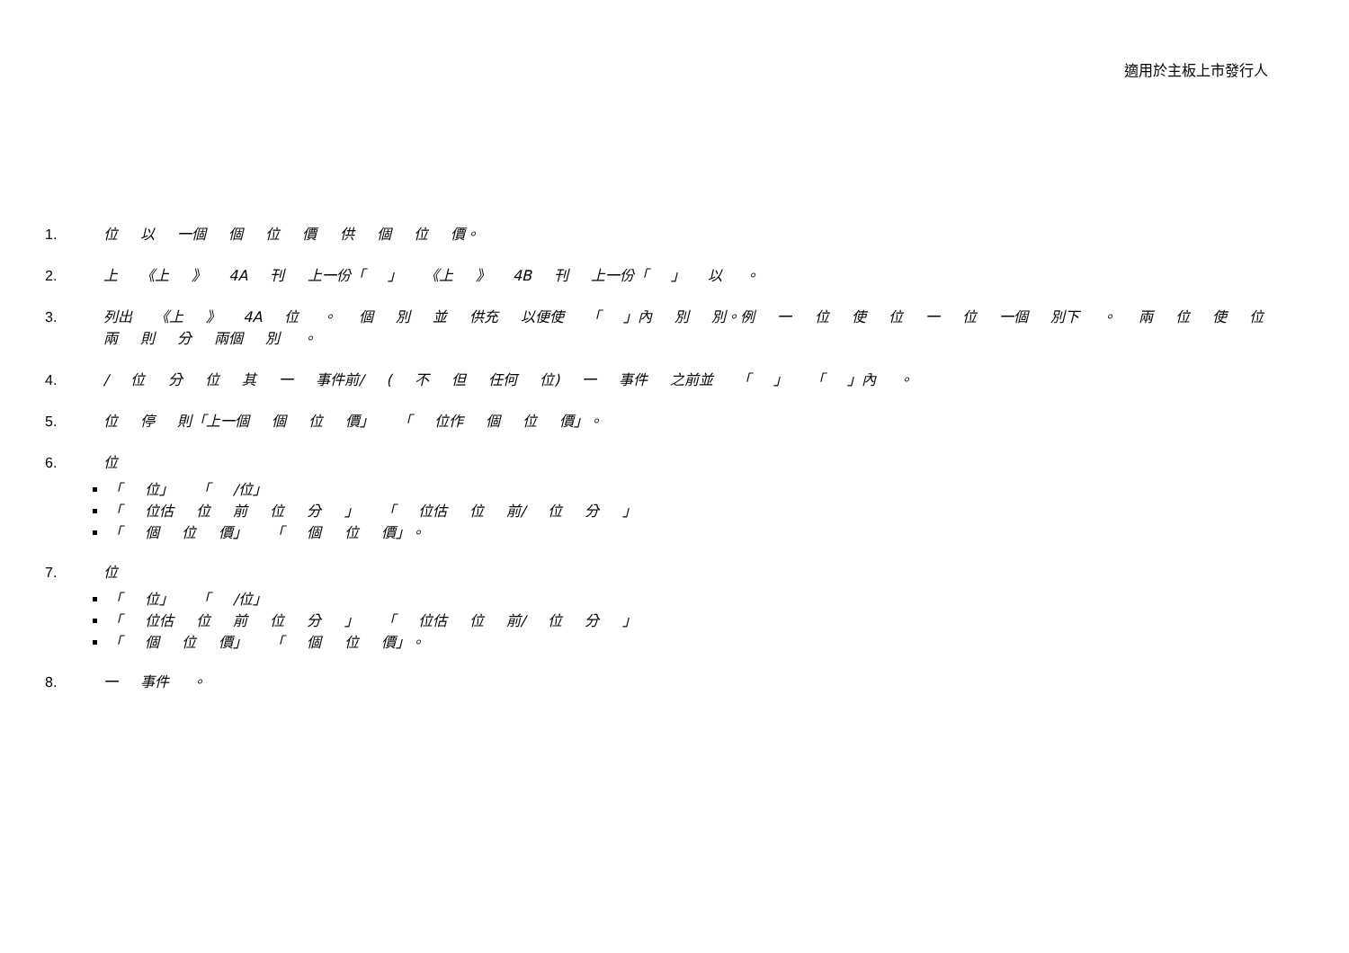適用於主板上市發行人
1. 位 以 一個 個 位 價 供 個 位 價。
2. 上 《上 》 4A 刊 上一份「 」 《上 》 4B 刊 上一份「 」 以 。
3. 列出 《上 》 4A 位 。 個 別 並 供充 以便使 「 」內 別 別。例 一 位 使 位 一 位 一個 別下 。 兩 位 使 位 兩 則 分 兩個 別 。
4. / 位 分 位 其 一 事件前/ ( 不 但 任何 位) 一 事件 之前並 「 」 「 」內 。
5. 位 停 則「上一個 個 位 價」 「 位作 個 位 價」。
6. 位
「 位」 「 /位」
「 位估 位 前 位 分 」 「 位估 位 前/ 位 分 」
「 個 位 價」 「 個 位 價」。
7. 位
「 位」 「 /位」
「 位估 位 前 位 分 」 「 位估 位 前/ 位 分 」
「 個 位 價」 「 個 位 價」。
8. 一 事件 。